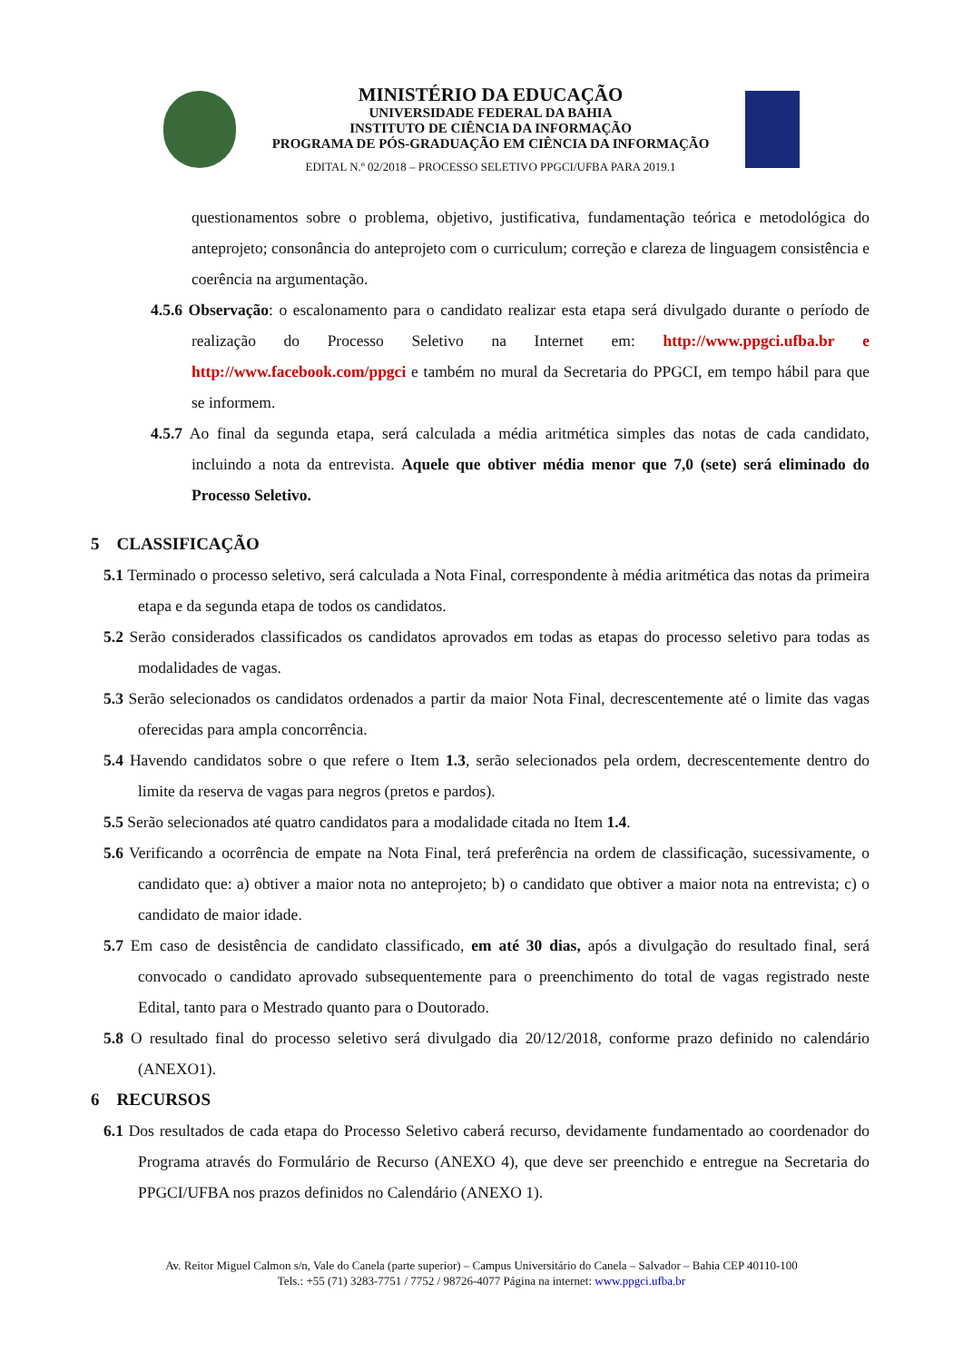MINISTÉRIO DA EDUCAÇÃO
UNIVERSIDADE FEDERAL DA BAHIA
INSTITUTO DE CIÊNCIA DA INFORMAÇÃO
PROGRAMA DE PÓS-GRADUAÇÃO EM CIÊNCIA DA INFORMAÇÃO
EDITAL N.º 02/2018 – PROCESSO SELETIVO PPGCI/UFBA PARA 2019.1
questionamentos sobre o problema, objetivo, justificativa, fundamentação teórica e metodológica do anteprojeto; consonância do anteprojeto com o curriculum; correção e clareza de linguagem consistência e coerência na argumentação.
4.5.6 Observação: o escalonamento para o candidato realizar esta etapa será divulgado durante o período de realização do Processo Seletivo na Internet em: http://www.ppgci.ufba.br e http://www.facebook.com/ppgci e também no mural da Secretaria do PPGCI, em tempo hábil para que se informem.
4.5.7 Ao final da segunda etapa, será calculada a média aritmética simples das notas de cada candidato, incluindo a nota da entrevista. Aquele que obtiver média menor que 7,0 (sete) será eliminado do Processo Seletivo.
5 CLASSIFICAÇÃO
5.1 Terminado o processo seletivo, será calculada a Nota Final, correspondente à média aritmética das notas da primeira etapa e da segunda etapa de todos os candidatos.
5.2 Serão considerados classificados os candidatos aprovados em todas as etapas do processo seletivo para todas as modalidades de vagas.
5.3 Serão selecionados os candidatos ordenados a partir da maior Nota Final, decrescentemente até o limite das vagas oferecidas para ampla concorrência.
5.4 Havendo candidatos sobre o que refere o Item 1.3, serão selecionados pela ordem, decrescentemente dentro do limite da reserva de vagas para negros (pretos e pardos).
5.5 Serão selecionados até quatro candidatos para a modalidade citada no Item 1.4.
5.6 Verificando a ocorrência de empate na Nota Final, terá preferência na ordem de classificação, sucessivamente, o candidato que: a) obtiver a maior nota no anteprojeto; b) o candidato que obtiver a maior nota na entrevista; c) o candidato de maior idade.
5.7 Em caso de desistência de candidato classificado, em até 30 dias, após a divulgação do resultado final, será convocado o candidato aprovado subsequentemente para o preenchimento do total de vagas registrado neste Edital, tanto para o Mestrado quanto para o Doutorado.
5.8 O resultado final do processo seletivo será divulgado dia 20/12/2018, conforme prazo definido no calendário (ANEXO1).
6 RECURSOS
6.1 Dos resultados de cada etapa do Processo Seletivo caberá recurso, devidamente fundamentado ao coordenador do Programa através do Formulário de Recurso (ANEXO 4), que deve ser preenchido e entregue na Secretaria do PPGCI/UFBA nos prazos definidos no Calendário (ANEXO 1).
Av. Reitor Miguel Calmon s/n, Vale do Canela (parte superior) – Campus Universitário do Canela – Salvador – Bahia CEP 40110-100
Tels.: +55 (71) 3283-7751 / 7752 / 98726-4077 Página na internet: www.ppgci.ufba.br